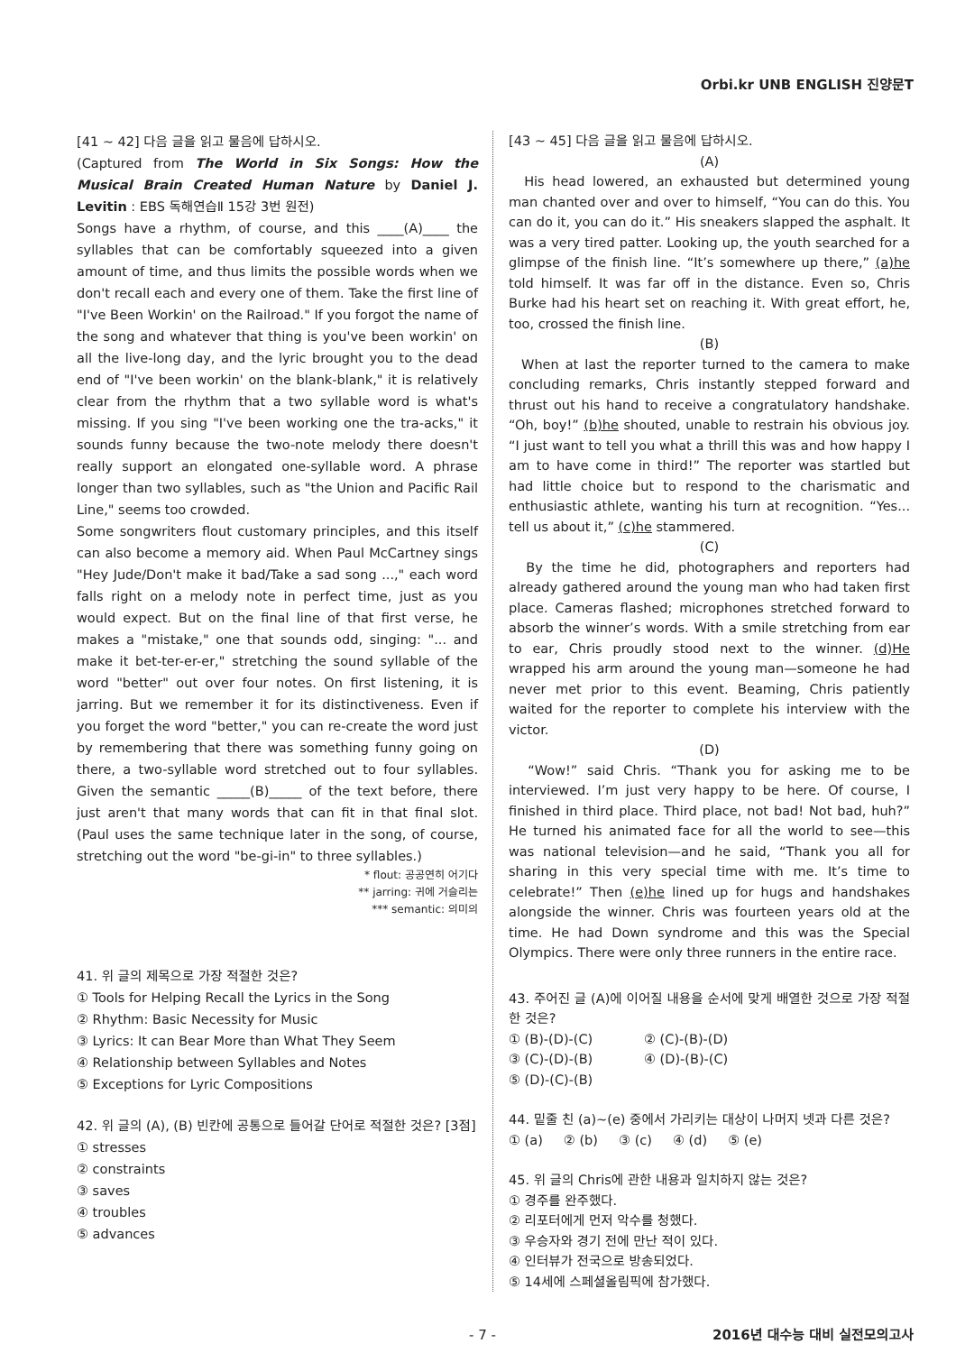Orbi.kr UNB ENGLISH 진양문T
[41 ~ 42] 다음 글을 읽고 물음에 답하시오.
(Captured from The World in Six Songs: How the Musical Brain Created Human Nature by Daniel J. Levitin : EBS 독해연습Ⅱ 15강 3번 원전)
Songs have a rhythm, of course, and this ____(A)____ the syllables that can be comfortably squeezed into a given amount of time, and thus limits the possible words when we don't recall each and every one of them. Take the first line of "I've Been Workin' on the Railroad." If you forgot the name of the song and whatever that thing is you've been workin' on all the live-long day, and the lyric brought you to the dead end of "I've been workin' on the blank-blank," it is relatively clear from the rhythm that a two syllable word is what's missing. If you sing "I've been working one the tra-acks," it sounds funny because the two-note melody there doesn't really support an elongated one-syllable word. A phrase longer than two syllables, such as "the Union and Pacific Rail Line," seems too crowded.
Some songwriters flout customary principles, and this itself can also become a memory aid. When Paul McCartney sings "Hey Jude/Don't make it bad/Take a sad song ...," each word falls right on a melody note in perfect time, just as you would expect. But on the final line of that first verse, he makes a "mistake," one that sounds odd, singing: "... and make it bet-ter-er-er," stretching the sound syllable of the word "better" out over four notes. On first listening, it is jarring. But we remember it for its distinctiveness. Even if you forget the word "better," you can re-create the word just by remembering that there was something funny going on there, a two-syllable word stretched out to four syllables. Given the semantic _____(B)_____ of the text before, there just aren't that many words that can fit in that final slot. (Paul uses the same technique later in the song, of course, stretching out the word "be-gi-in" to three syllables.)
* flout: 공공연히 어기다
** jarring: 귀에 거슬리는
*** semantic: 의미의
41. 위 글의 제목으로 가장 적절한 것은?
① Tools for Helping Recall the Lyrics in the Song
② Rhythm: Basic Necessity for Music
③ Lyrics: It can Bear More than What They Seem
④ Relationship between Syllables and Notes
⑤ Exceptions for Lyric Compositions
42. 위 글의 (A), (B) 빈칸에 공통으로 들어갈 단어로 적절한 것은? [3점]
① stresses
② constraints
③ saves
④ troubles
⑤ advances
[43 ~ 45] 다음 글을 읽고 물음에 답하시오.
(A)
His head lowered, an exhausted but determined young man chanted over and over to himself, “You can do this. You can do it, you can do it.” His sneakers slapped the asphalt. It was a very tired patter. Looking up, the youth searched for a glimpse of the finish line. “It’s somewhere up there,” (a)he told himself. It was far off in the distance. Even so, Chris Burke had his heart set on reaching it. With great effort, he, too, crossed the finish line.
(B)
When at last the reporter turned to the camera to make concluding remarks, Chris instantly stepped forward and thrust out his hand to receive a congratulatory handshake. “Oh, boy!” (b)he shouted, unable to restrain his obvious joy. “I just want to tell you what a thrill this was and how happy I am to have come in third!” The reporter was startled but had little choice but to respond to the charismatic and enthusiastic athlete, wanting his turn at recognition. “Yes... tell us about it,” (c)he stammered.
(C)
By the time he did, photographers and reporters had already gathered around the young man who had taken first place. Cameras flashed; microphones stretched forward to absorb the winner’s words. With a smile stretching from ear to ear, Chris proudly stood next to the winner. (d)He wrapped his arm around the young man—someone he had never met prior to this event. Beaming, Chris patiently waited for the reporter to complete his interview with the victor.
(D)
“Wow!” said Chris. “Thank you for asking me to be interviewed. I’m just very happy to be here. Of course, I finished in third place. Third place, not bad! Not bad, huh?” He turned his animated face for all the world to see—this was national television—and he said, “Thank you all for sharing in this very special time with me. It’s time to celebrate!” Then (e)he lined up for hugs and handshakes alongside the winner. Chris was fourteen years old at the time. He had Down syndrome and this was the Special Olympics. There were only three runners in the entire race.
43. 주어진 글 (A)에 이어질 내용을 순서에 맞게 배열한 것으로 가장 적절한 것은?
① (B)-(D)-(C) ② (C)-(B)-(D) ③ (C)-(D)-(B) ④ (D)-(B)-(C) ⑤ (D)-(C)-(B)
44. 밑줄 친 (a)~(e) 중에서 가리키는 대상이 나머지 넷과 다른 것은?
① (a) ② (b) ③ (c) ④ (d) ⑤ (e)
45. 위 글의 Chris에 관한 내용과 일치하지 않는 것은?
① 경주를 완주했다.
② 리포터에게 먼저 악수를 청했다.
③ 우승자와 경기 전에 만난 적이 있다.
④ 인터뷰가 전국으로 방송되었다.
⑤ 14세에 스페셜올림픽에 참가했다.
- 7 - 2016년 대수능 대비 실전모의고사